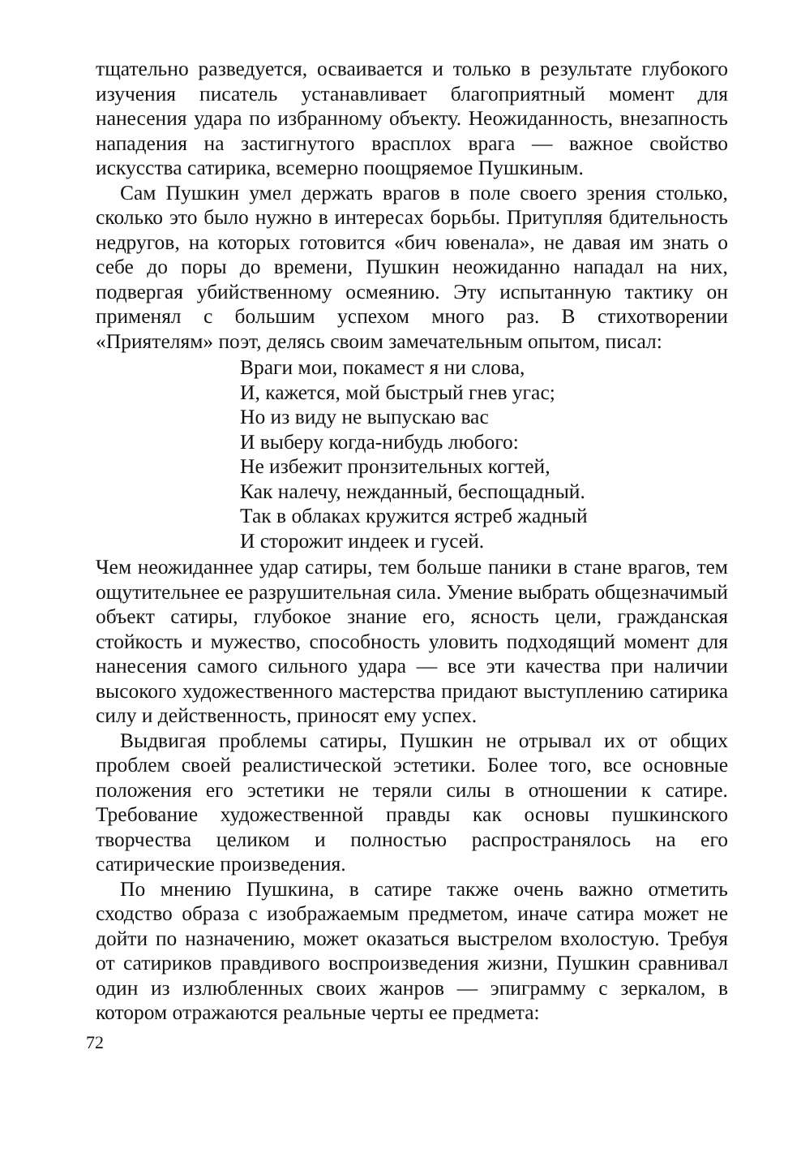тщательно разведуется, осваивается и только в результате глубокого изучения писатель устанавливает благоприятный момент для нанесения удара по избранному объекту. Неожиданность, внезапность нападения на застигнутого врасплох врага — важное свойство искусства сатирика, всемерно поощряемое Пушкиным.
Сам Пушкин умел держать врагов в поле своего зрения столько, сколько это было нужно в интересах борьбы. Притупляя бдительность недругов, на которых готовится «бич ювенала», не давая им знать о себе до поры до времени, Пушкин неожиданно нападал на них, подвергая убийственному осмеянию. Эту испытанную тактику он применял с большим успехом много раз. В стихотворении «Приятелям» поэт, делясь своим замечательным опытом, писал:
Враги мои, покамест я ни слова,
И, кажется, мой быстрый гнев угас;
Но из виду не выпускаю вас
И выберу когда-нибудь любого:
Не избежит пронзительных когтей,
Как налечу, нежданный, беспощадный.
Так в облаках кружится ястреб жадный
И сторожит индеек и гусей.
Чем неожиданнее удар сатиры, тем больше паники в стане врагов, тем ощутительнее ее разрушительная сила. Умение выбрать общезначимый объект сатиры, глубокое знание его, ясность цели, гражданская стойкость и мужество, способность уловить подходящий момент для нанесения самого сильного удара — все эти качества при наличии высокого художественного мастерства придают выступлению сатирика силу и действенность, приносят ему успех.
Выдвигая проблемы сатиры, Пушкин не отрывал их от общих проблем своей реалистической эстетики. Более того, все основные положения его эстетики не теряли силы в отношении к сатире. Требование художественной правды как основы пушкинского творчества целиком и полностью распространялось на его сатирические произведения.
По мнению Пушкина, в сатире также очень важно отметить сходство образа с изображаемым предметом, иначе сатира может не дойти по назначению, может оказаться выстрелом вхолостую. Требуя от сатириков правдивого воспроизведения жизни, Пушкин сравнивал один из излюбленных своих жанров — эпиграмму с зеркалом, в котором отражаются реальные черты ее предмета:
72